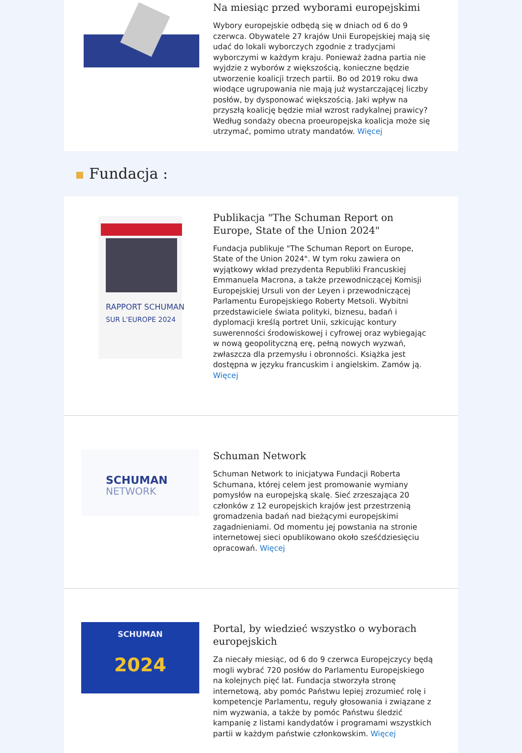Na miesiąc przed wyborami europejskimi
Wybory europejskie odbędą się w dniach od 6 do 9 czerwca. Obywatele 27 krajów Unii Europejskiej mają się udać do lokali wyborczych zgodnie z tradycjami wyborczymi w każdym kraju. Ponieważ żadna partia nie wyjdzie z wyborów z większością, konieczne będzie utworzenie koalicji trzech partii. Bo od 2019 roku dwa wiodące ugrupowania nie mają już wystarczającej liczby posłów, by dysponować większością. Jaki wpływ na przyszłą koalicję będzie miał wzrost radykalnej prawicy? Według sondaży obecna proeuropejska koalicja może się utrzymać, pomimo utraty mandatów. Więcej
Fundacja :
RAPPORT SCHUMAN
SUR L'EUROPE 2024
Publikacja "The Schuman Report on Europe, State of the Union 2024"
Fundacja publikuje "The Schuman Report on Europe, State of the Union 2024". W tym roku zawiera on wyjątkowy wkład prezydenta Republiki Francuskiej Emmanuela Macrona, a także przewodniczącej Komisji Europejskiej Ursuli von der Leyen i przewodniczącej Parlamentu Europejskiego Roberty Metsoli. Wybitni przedstawiciele świata polityki, biznesu, badań i dyplomacji kreślą portret Unii, szkicując kontury suwerenności środowiskowej i cyfrowej oraz wybiegając w nową geopolityczną erę, pełną nowych wyzwań, zwłaszcza dla przemysłu i obronności. Książka jest dostępna w języku francuskim i angielskim. Zamów ją. Więcej
SCHUMAN
NETWORK
Schuman Network
Schuman Network to inicjatywa Fundacji Roberta Schumana, której celem jest promowanie wymiany pomysłów na europejską skalę. Sieć zrzeszająca 20 członków z 12 europejskich krajów jest przestrzenią gromadzenia badań nad bieżącymi europejskimi zagadnieniami. Od momentu jej powstania na stronie internetowej sieci opublikowano około sześćdziesięciu opracowań. Więcej
SCHUMAN
2024
Portal, by wiedzieć wszystko o wyborach europejskich
Za niecały miesiąc, od 6 do 9 czerwca Europejczycy będą mogli wybrać 720 posłów do Parlamentu Europejskiego na kolejnych pięć lat. Fundacja stworzyła stronę internetową, aby pomóc Państwu lepiej zrozumieć rolę i kompetencje Parlamentu, reguły głosowania i związane z nim wyzwania, a także by pomóc Państwu śledzić kampanię z listami kandydatów i programami wszystkich partii w każdym państwie członkowskim. Więcej